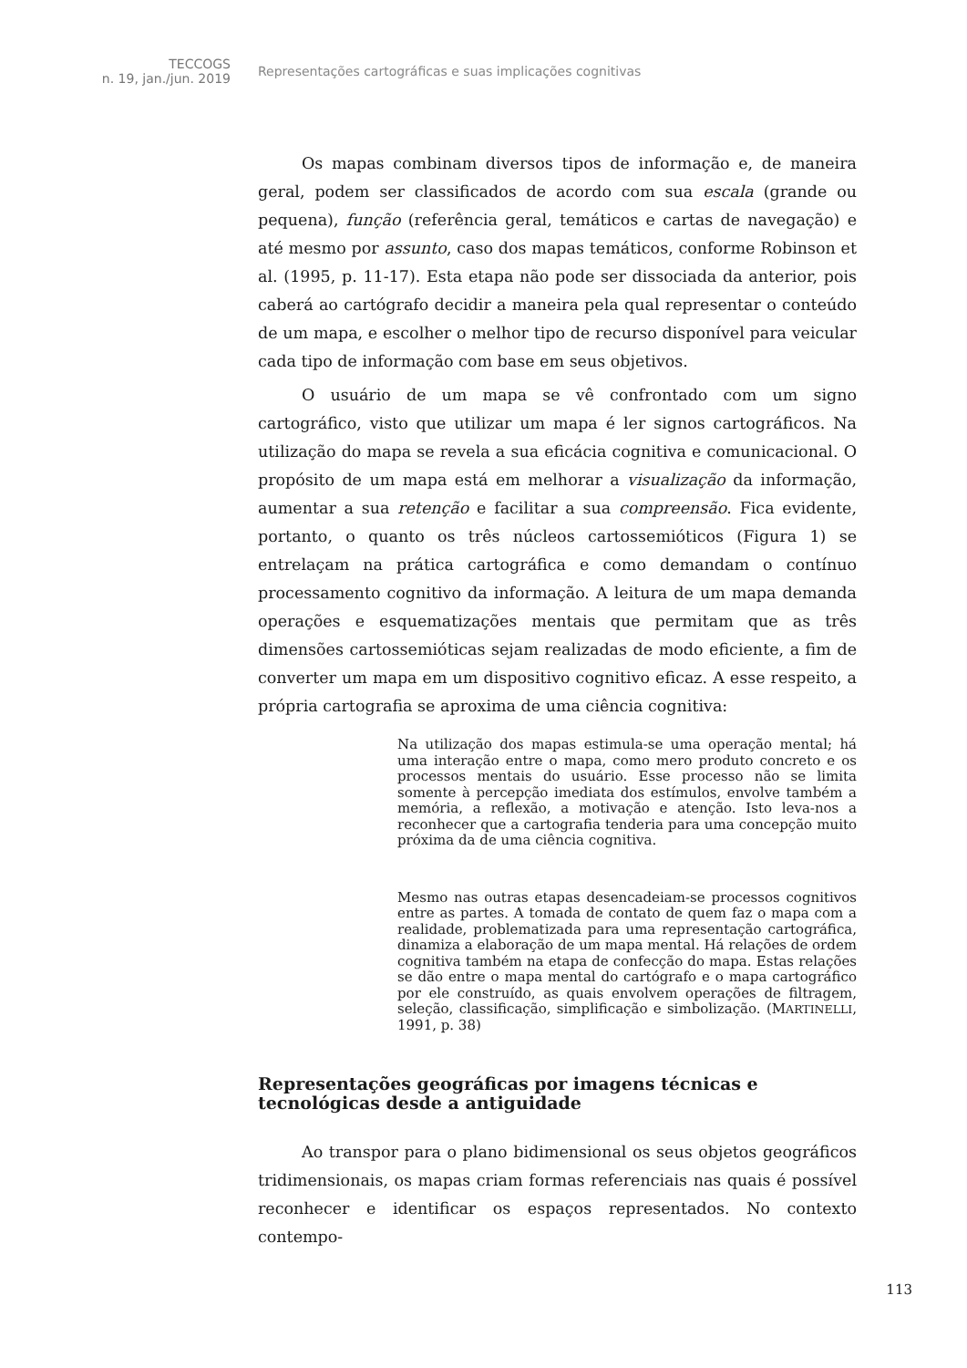TECCOGS
n. 19, jan./jun. 2019
Representações cartográficas e suas implicações cognitivas
Os mapas combinam diversos tipos de informação e, de maneira geral, podem ser classificados de acordo com sua escala (grande ou pequena), função (referência geral, temáticos e cartas de navegação) e até mesmo por assunto, caso dos mapas temáticos, conforme Robinson et al. (1995, p. 11-17). Esta etapa não pode ser dissociada da anterior, pois caberá ao cartógrafo decidir a maneira pela qual representar o conteúdo de um mapa, e escolher o melhor tipo de recurso disponível para veicular cada tipo de informação com base em seus objetivos.
O usuário de um mapa se vê confrontado com um signo cartográfico, visto que utilizar um mapa é ler signos cartográficos. Na utilização do mapa se revela a sua eficácia cognitiva e comunicacional. O propósito de um mapa está em melhorar a visualização da informação, aumentar a sua retenção e facilitar a sua compreensão. Fica evidente, portanto, o quanto os três núcleos cartossemióticos (Figura 1) se entrelaçam na prática cartográfica e como demandam o contínuo processamento cognitivo da informação. A leitura de um mapa demanda operações e esquematizações mentais que permitam que as três dimensões cartossemióticas sejam realizadas de modo eficiente, a fim de converter um mapa em um dispositivo cognitivo eficaz. A esse respeito, a própria cartografia se aproxima de uma ciência cognitiva:
Na utilização dos mapas estimula-se uma operação mental; há uma interação entre o mapa, como mero produto concreto e os processos mentais do usuário. Esse processo não se limita somente à percepção imediata dos estímulos, envolve também a memória, a reflexão, a motivação e atenção. Isto leva-nos a reconhecer que a cartografia tenderia para uma concepção muito próxima da de uma ciência cognitiva.
Mesmo nas outras etapas desencadeiam-se processos cognitivos entre as partes. A tomada de contato de quem faz o mapa com a realidade, problematizada para uma representação cartográfica, dinamiza a elaboração de um mapa mental. Há relações de ordem cognitiva também na etapa de confecção do mapa. Estas relações se dão entre o mapa mental do cartógrafo e o mapa cartográfico por ele construído, as quais envolvem operações de filtragem, seleção, classificação, simplificação e simbolização. (MARTINELLI, 1991, p. 38)
Representações geográficas por imagens técnicas e tecnológicas desde a antiguidade
Ao transpor para o plano bidimensional os seus objetos geográficos tridimensionais, os mapas criam formas referenciais nas quais é possível reconhecer e identificar os espaços representados. No contexto contempo-
113